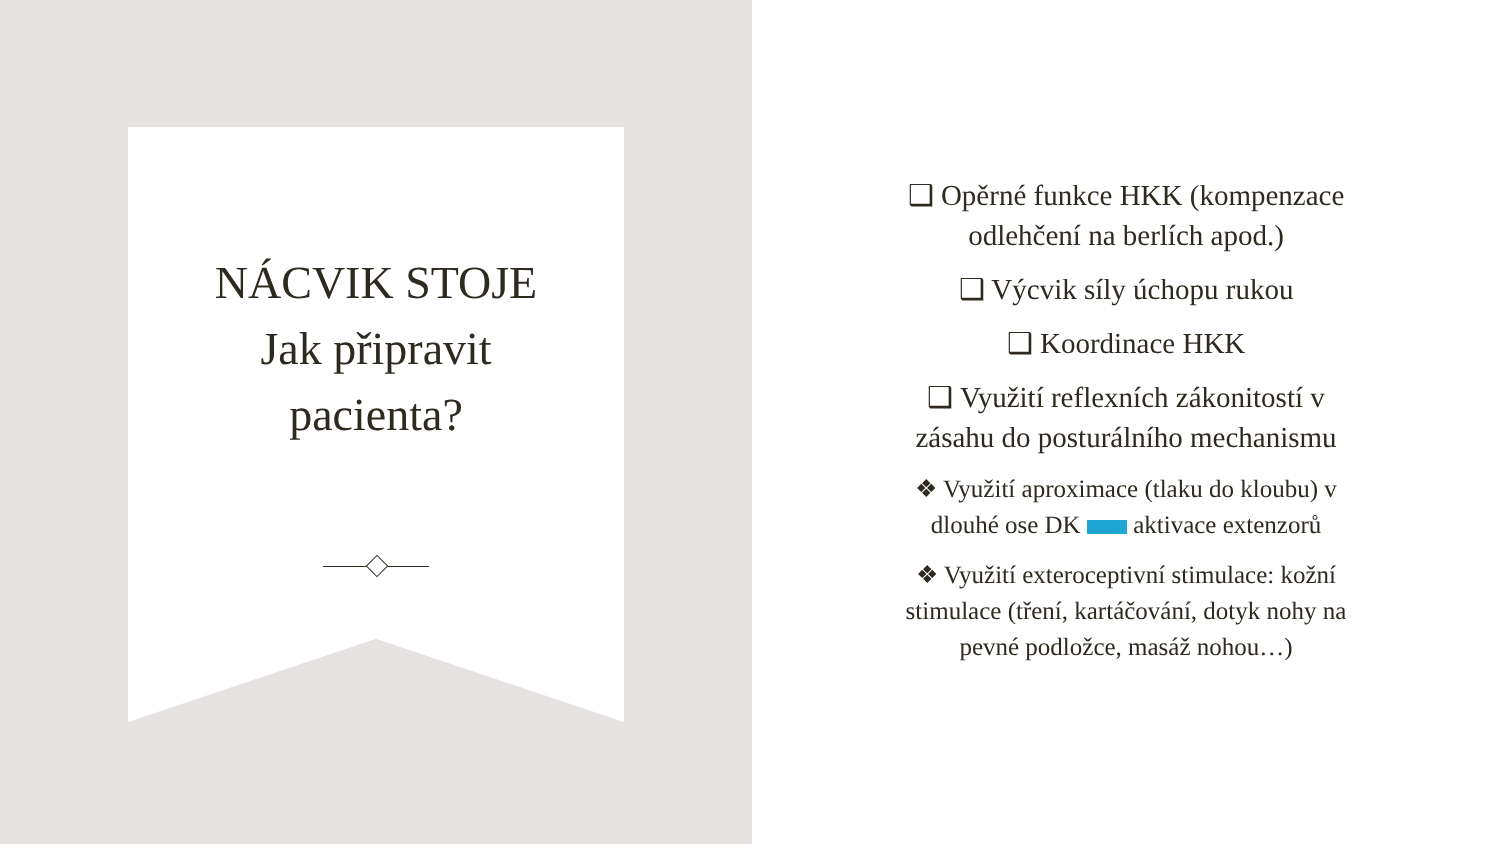NÁCVIK STOJE
Jak připravit
pacienta?
❑ Opěrné funkce HKK (kompenzace odlehčení na berlích apod.)
❑ Výcvik síly úchopu rukou
❑ Koordinace HKK
❑ Využití reflexních zákonitostí v zásahu do posturálního mechanismu
❖ Využití aproximace (tlaku do kloubu) v dlouhé ose DK aktivace extenzorů
❖ Využití exteroceptivní stimulace: kožní stimulace (tření, kartáčování, dotyk nohy na pevné podložce, masáž nohou…)